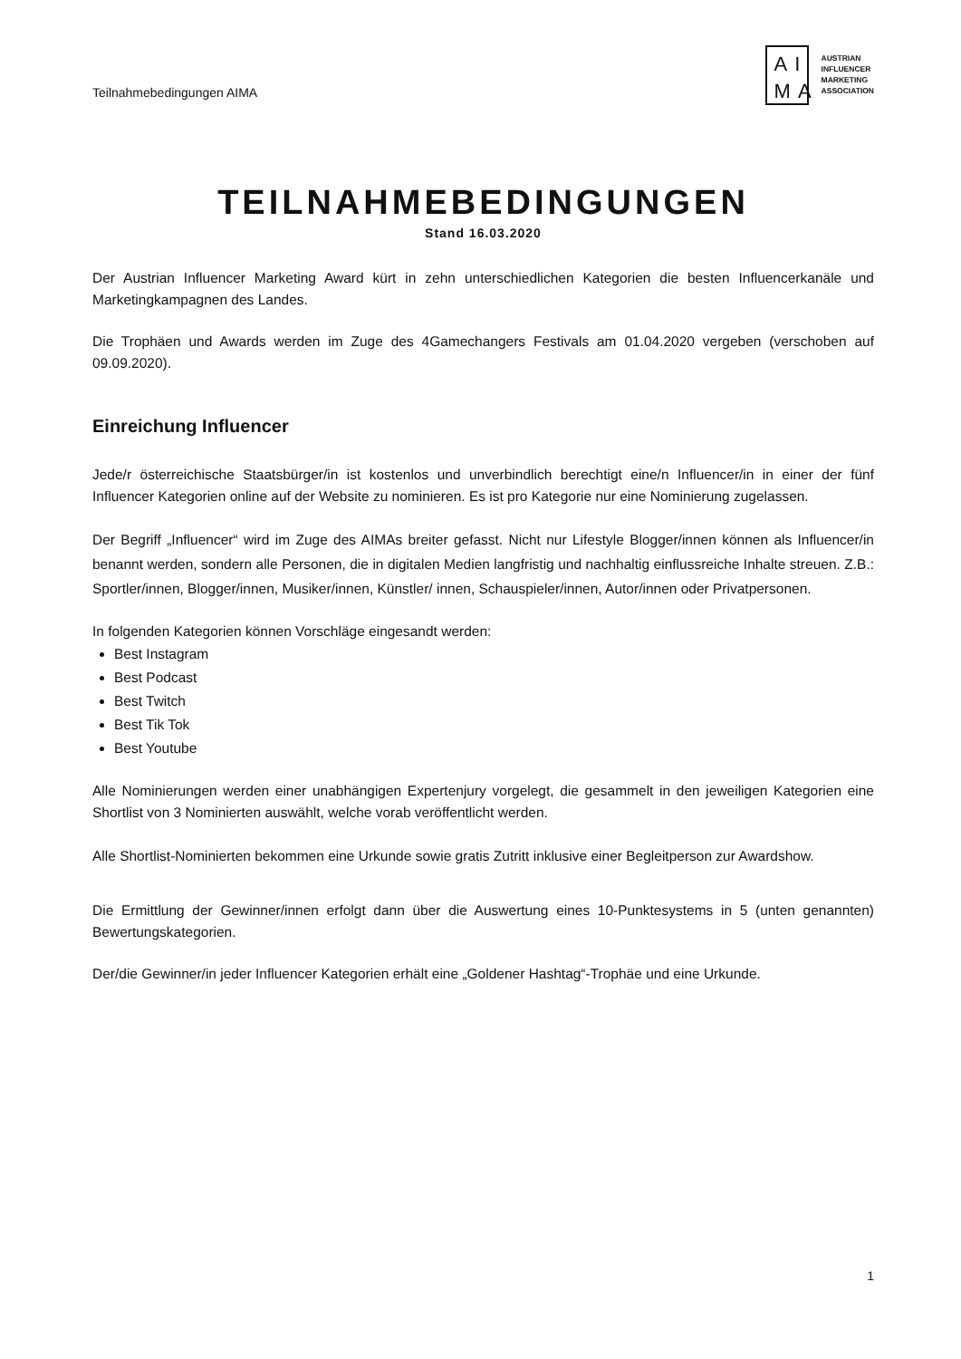Teilnahmebedingungen AIMA
AI
MA
AUSTRIAN
INFLUENCER
MARKETING
ASSOCIATION
TEILNAHMEBEDINGUNGEN
Stand 16.03.2020
Der Austrian Influencer Marketing Award kürt in zehn unterschiedlichen Kategorien die besten Influencerkanäle und Marketingkampagnen des Landes.
Die Trophäen und Awards werden im Zuge des 4Gamechangers Festivals am 01.04.2020 vergeben (verschoben auf 09.09.2020).
Einreichung Influencer
Jede/r österreichische Staatsbürger/in ist kostenlos und unverbindlich berechtigt eine/n Influencer/in in einer der fünf Influencer Kategorien online auf der Website zu nominieren. Es ist pro Kategorie nur eine Nominierung zugelassen.
Der Begriff „Influencer“ wird im Zuge des AIMAs breiter gefasst. Nicht nur Lifestyle Blogger/innen können als Influencer/in benannt werden, sondern alle Personen, die in digitalen Medien langfristig und nachhaltig einflussreiche Inhalte streuen. Z.B.: Sportler/innen, Blogger/innen, Musiker/innen, Künstler/ innen, Schauspieler/innen, Autor/innen oder Privatpersonen.
In folgenden Kategorien können Vorschläge eingesandt werden:
Best Instagram
Best Podcast
Best Twitch
Best Tik Tok
Best Youtube
Alle Nominierungen werden einer unabhängigen Expertenjury vorgelegt, die gesammelt in den jeweiligen Kategorien eine Shortlist von 3 Nominierten auswählt, welche vorab veröffentlicht werden.
Alle Shortlist-Nominierten bekommen eine Urkunde sowie gratis Zutritt inklusive einer Begleitperson zur Awardshow.
Die Ermittlung der Gewinner/innen erfolgt dann über die Auswertung eines 10-Punktesystems in 5 (unten genannten) Bewertungskategorien.
Der/die Gewinner/in jeder Influencer Kategorien erhält eine „Goldener Hashtag“-Trophäe und eine Urkunde.
1